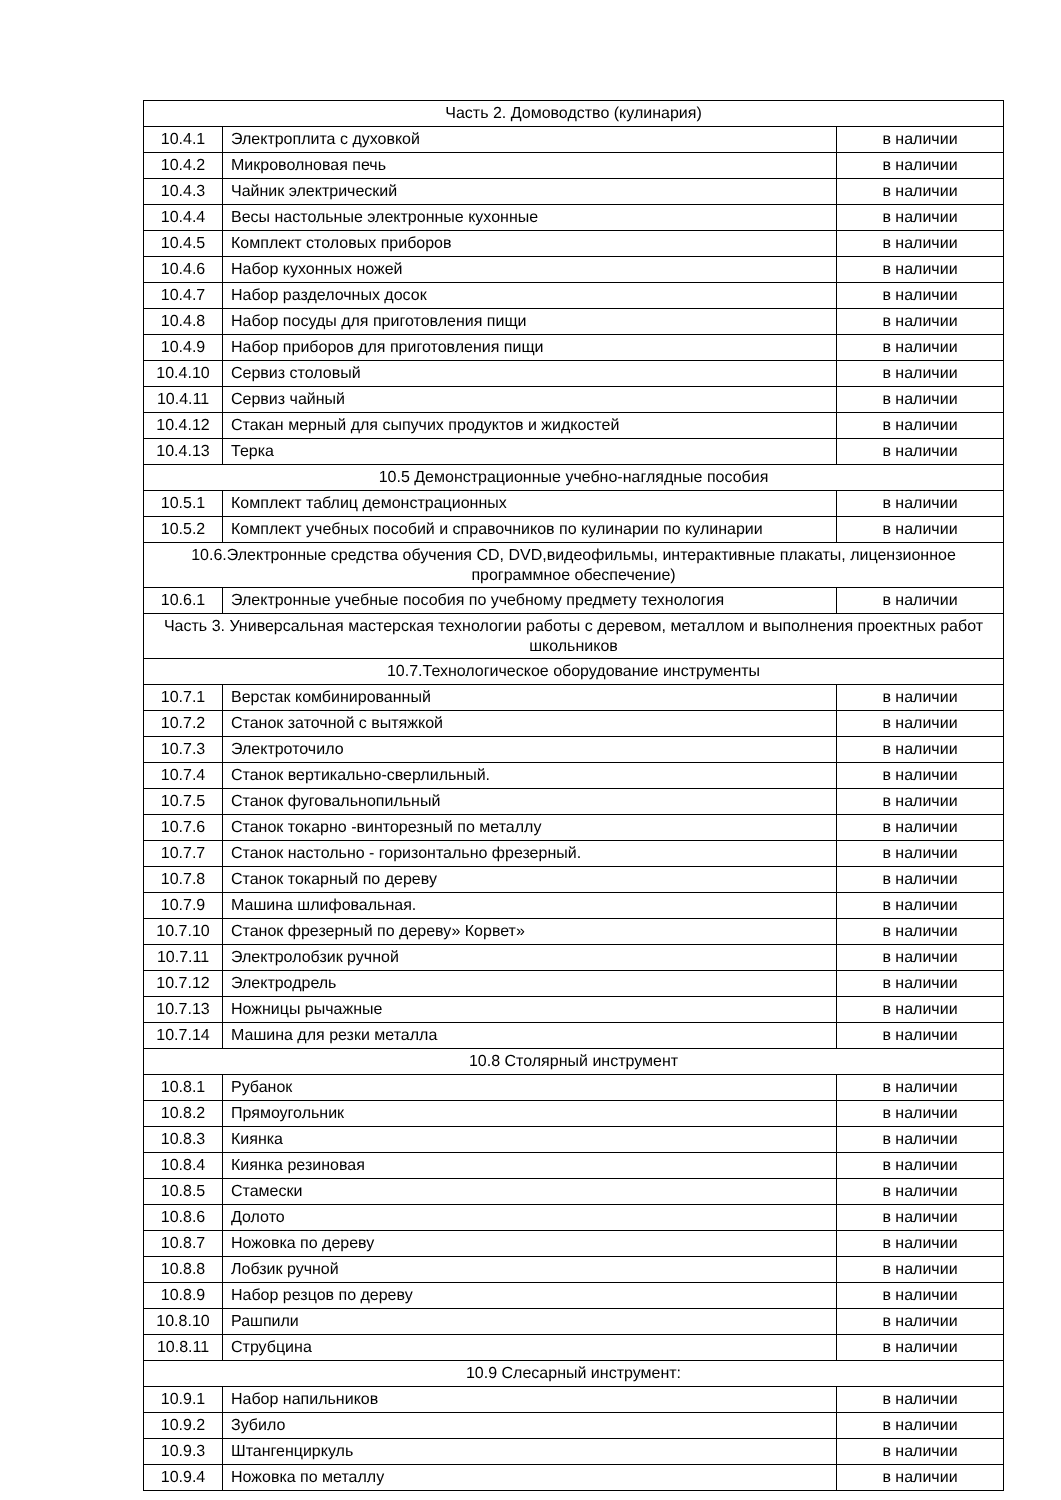| Часть 2. Домоводство (кулинария) | | |
| 10.4.1 | Электроплита с духовкой | в наличии |
| 10.4.2 | Микроволновая печь | в наличии |
| 10.4.3 | Чайник электрический | в наличии |
| 10.4.4 | Весы настольные электронные кухонные | в наличии |
| 10.4.5 | Комплект столовых приборов | в наличии |
| 10.4.6 | Набор кухонных ножей | в наличии |
| 10.4.7 | Набор разделочных досок | в наличии |
| 10.4.8 | Набор посуды для приготовления пищи | в наличии |
| 10.4.9 | Набор приборов для приготовления пищи | в наличии |
| 10.4.10 | Сервиз столовый | в наличии |
| 10.4.11 | Сервиз чайный | в наличии |
| 10.4.12 | Стакан мерный для сыпучих продуктов и жидкостей | в наличии |
| 10.4.13 | Терка | в наличии |
| 10.5 Демонстрационные учебно-наглядные пособия | | |
| 10.5.1 | Комплект таблиц демонстрационных | в наличии |
| 10.5.2 | Комплект учебных пособий и справочников по кулинарии по кулинарии | в наличии |
| 10.6.Электронные средства обучения CD, DVD,видеофильмы, интерактивные плакаты, лицензионное программное обеспечение) | | |
| 10.6.1 | Электронные учебные пособия по учебному предмету технология | в наличии |
| Часть 3. Универсальная мастерская технологии работы с деревом, металлом и выполнения проектных работ школьников | | |
| 10.7.Технологическое оборудование инструменты | | |
| 10.7.1 | Верстак комбинированный | в наличии |
| 10.7.2 | Станок заточной с вытяжкой | в наличии |
| 10.7.3 | Электроточило | в наличии |
| 10.7.4 | Станок вертикально-сверлильный. | в наличии |
| 10.7.5 | Станок фуговальнопильный | в наличии |
| 10.7.6 | Станок токарно -винторезный по металлу | в наличии |
| 10.7.7 | Станок настольно - горизонтально фрезерный. | в наличии |
| 10.7.8 | Станок токарный по дереву | в наличии |
| 10.7.9 | Машина шлифовальная. | в наличии |
| 10.7.10 | Станок фрезерный по дереву» Корвет» | в наличии |
| 10.7.11 | Электролобзик ручной | в наличии |
| 10.7.12 | Электродрель | в наличии |
| 10.7.13 | Ножницы рычажные | в наличии |
| 10.7.14 | Машина для резки металла | в наличии |
| 10.8 Столярный инструмент | | |
| 10.8.1 | Рубанок | в наличии |
| 10.8.2 | Прямоугольник | в наличии |
| 10.8.3 | Киянка | в наличии |
| 10.8.4 | Киянка резиновая | в наличии |
| 10.8.5 | Стамески | в наличии |
| 10.8.6 | Долото | в наличии |
| 10.8.7 | Ножовка по дереву | в наличии |
| 10.8.8 | Лобзик ручной | в наличии |
| 10.8.9 | Набор резцов по дереву | в наличии |
| 10.8.10 | Рашпили | в наличии |
| 10.8.11 | Струбцина | в наличии |
| 10.9 Слесарный инструмент: | | |
| 10.9.1 | Набор напильников | в наличии |
| 10.9.2 | Зубило | в наличии |
| 10.9.3 | Штангенциркуль | в наличии |
| 10.9.4 | Ножовка по металлу | в наличии |